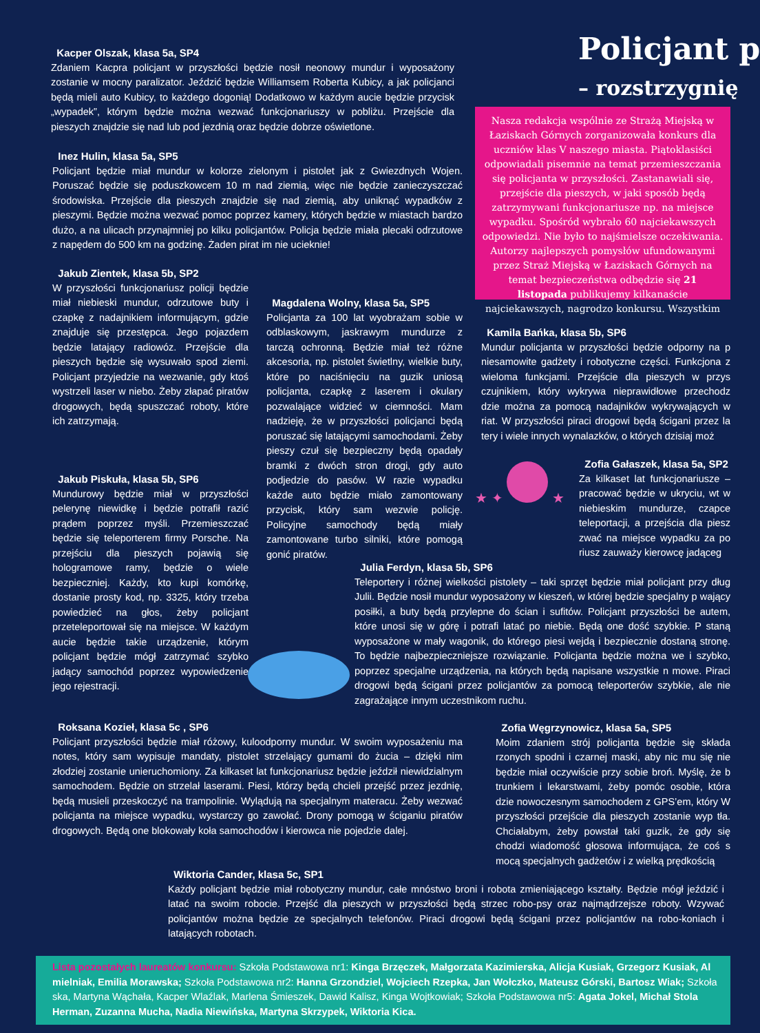Policjant p
– rozstrzygnię
Nasza redakcja wspólnie ze Strażą Miejską w Łaziskach Górnych zorganizowała konkurs dla uczniów klas V naszego miasta. Piątoklasiści odpowiadali pisemnie na temat przemieszczania się policjanta w przyszłości. Zastanawiali się, przejście dla pieszych, w jaki sposób będą zatrzymywani funkcjonariusze np. na miejsce wypadku. Spośród wybrało 60 najciekawszych odpowiedzi. Nie było to najśmielsze oczekiwania. Autorzy najlepszych pomysłów ufundowanymi przez Straż Miejską w Łaziskach Górnych na temat bezpieczeństwa odbędzie się 21 listopada publikujemy kilkanaście najciekawszych, nagrodzo konkursu. Wszystkim
Kacper Olszak, klasa 5a, SP4
Zdaniem Kacpra policjant w przyszłości będzie nosił neonowy mundur i wyposażony zostanie w mocny paralizator. Jeździć będzie Williamsem Roberta Kubicy, a jak policjanci będą mieli auto Kubicy, to każdego dogonią! Dodatkowo w każdym aucie będzie przycisk „wypadek”, którym będzie można wezwać funkcjonariuszy w pobliżu. Przejście dla pieszych znajdzie się nad lub pod jezdnią oraz będzie dobrze oświetlone.
Inez Hulin, klasa 5a, SP5
Policjant będzie miał mundur w kolorze zielonym i pistolet jak z Gwiezdnych Wojen. Poruszać będzie się poduszkowcem 10 m nad ziemią, więc nie będzie zanieczyszczać środowiska. Przejście dla pieszych znajdzie się nad ziemią, aby uniknąć wypadków z pieszymi. Będzie można wezwać pomoc poprzez kamery, których będzie w miastach bardzo dużo, a na ulicach przynajmniej po kilku policjantów. Policja będzie miała plecaki odrzutowe z napędem do 500 km na godzinę. Żaden pirat im nie ucieknie!
Jakub Zientek, klasa 5b, SP2
W przyszłości funkcjonariusz policji będzie miał niebieski mundur, odrzutowe buty i czapkę z nadajnikiem informującym, gdzie znajduje się przestępca. Jego pojazdem będzie latający radiowóz. Przejście dla pieszych będzie się wysuwało spod ziemi. Policjant przyjedzie na wezwanie, gdy ktoś wystrzeli laser w niebo. Żeby złapać piratów drogowych, będą spuszczać roboty, które ich zatrzymają.
Jakub Piskuła, klasa 5b, SP6
Mundurowy będzie miał w przyszłości pelerynę niewidkę i będzie potrafił razić prądem poprzez myśli. Przemieszczać będzie się teleporterem firmy Porsche. Na przejściu dla pieszych pojawią się hologramowe ramy, będzie o wiele bezpieczniej. Każdy, kto kupi komórkę, dostanie prosty kod, np. 3325, który trzeba powiedzieć na głos, żeby policjant przeteleportował się na miejsce. W każdym aucie będzie takie urządzenie, którym policjant będzie mógł zatrzymać szybko jadący samochód poprzez wypowiedzenie jego rejestracji.
Magdalena Wolny, klasa 5a, SP5
Policjanta za 100 lat wyobrażam sobie w odblaskowym, jaskrawym mundurze z tarczą ochronną. Będzie miał też różne akcesoria, np. pistolet świetlny, wielkie buty, które po naciśnięciu na guzik uniosą policjanta, czapkę z laserem i okulary pozwalające widzieć w ciemności. Mam nadzieję, że w przyszłości policjanci będą poruszać się latającymi samochodami. Żeby pieszy czuł się bezpieczny będą opadały bramki z dwóch stron drogi, gdy auto podjedzie do pasów. W razie wypadku każde auto będzie miało zamontowany przycisk, który sam wezwie policję. Policyjne samochody będą miały zamontowane turbo silniki, które pomogą gonić piratów.
Kamila Bańka, klasa 5b, SP6
Mundur policjanta w przyszłości będzie odporny na p niesamowite gadżety i robotyczne części. Funkcjona z wieloma funkcjami. Przejście dla pieszych w przys czujnikiem, który wykrywa nieprawidłowe przechodz dzie można za pomocą nadajników wykrywających w riat. W przyszłości piraci drogowi będą ścigani przez la tery i wiele innych wynalazków, o których dzisiaj moż
★ ✦ ★
Zofia Gałaszek, klasa 5a, SP2
Za kilkaset lat funkcjonariusze – pracować będzie w ukryciu, wt w niebieskim mundurze, czapce teleportacji, a przejścia dla piesz zwać na miejsce wypadku za po riusz zauważy kierowcę jadąceg
Julia Ferdyn, klasa 5b, SP6
Teleportery i różnej wielkości pistolety – taki sprzęt będzie miał policjant przy dług Julii. Będzie nosił mundur wyposażony w kieszeń, w której będzie specjalny p wający posiłki, a buty będą przylepne do ścian i sufitów. Policjant przyszłości be autem, które unosi się w górę i potrafi latać po niebie. Będą one dość szybkie. P staną wyposażone w mały wagonik, do którego piesi wejdą i bezpiecznie dostaną stronę. To będzie najbezpieczniejsze rozwiązanie. Policjanta będzie można we i szybko, poprzez specjalne urządzenia, na których będą napisane wszystkie n mowe. Piraci drogowi będą ścigani przez policjantów za pomocą teleporterów szybkie, ale nie zagrażające innym uczestnikom ruchu.
Roksana Kozieł, klasa 5c , SP6
Policjant przyszłości będzie miał różowy, kuloodporny mundur. W swoim wyposażeniu ma notes, który sam wypisuje mandaty, pistolet strzelający gumami do żucia – dzięki nim złodziej zostanie unieruchomiony. Za kilkaset lat funkcjonariusz będzie jeździł niewidzialnym samochodem. Będzie on strzelał laserami. Piesi, którzy będą chcieli przejść przez jezdnię, będą musieli przeskoczyć na trampolinie. Wylądują na specjalnym materacu. Żeby wezwać policjanta na miejsce wypadku, wystarczy go zawołać. Drony pomogą w ściganiu piratów drogowych. Będą one blokowały koła samochodów i kierowca nie pojedzie dalej.
Zofia Węgrzynowicz, klasa 5a, SP5
Moim zdaniem strój policjanta będzie się składa rzonych spodni i czarnej maski, aby nic mu się nie będzie miał oczywiście przy sobie broń. Myślę, że b trunkiem i lekarstwami, żeby pomóc osobie, która dzie nowoczesnym samochodem z GPS’em, który W przyszłości przejście dla pieszych zostanie wyp tła. Chciałabym, żeby powstał taki guzik, że gdy się chodzi wiadomość głosowa informująca, że coś s mocą specjalnych gadżetów i z wielką prędkością
Wiktoria Cander, klasa 5c, SP1
Każdy policjant będzie miał robotyczny mundur, całe mnóstwo broni i robota zmieniającego kształty. Będzie mógł jeździć i latać na swoim robocie. Przejść dla pieszych w przyszłości będą strzec robo-psy oraz najmądrzejsze roboty. Wzywać policjantów można będzie ze specjalnych telefonów. Piraci drogowi będą ścigani przez policjantów na robo-koniach i latających robotach.
Lista pozostałych laureatów konkursu: Szkoła Podstawowa nr1: Kinga Brzęczek, Małgorzata Kazimierska, Alicja Kusiak, Grzegorz Kusiak, Al mielniak, Emilia Morawska; Szkoła Podstawowa nr2: Hanna Grzondziel, Wojciech Rzepka, Jan Wołczko, Mateusz Górski, Bartosz Wiak; Szkoła ska, Martyna Wąchała, Kacper Wlaźlak, Marlena Śmieszek, Dawid Kalisz, Kinga Wojtkowiak; Szkoła Podstawowa nr5: Agata Jokel, Michał Stola Herman, Zuzanna Mucha, Nadia Niewińska, Martyna Skrzypek, Wiktoria Kica.